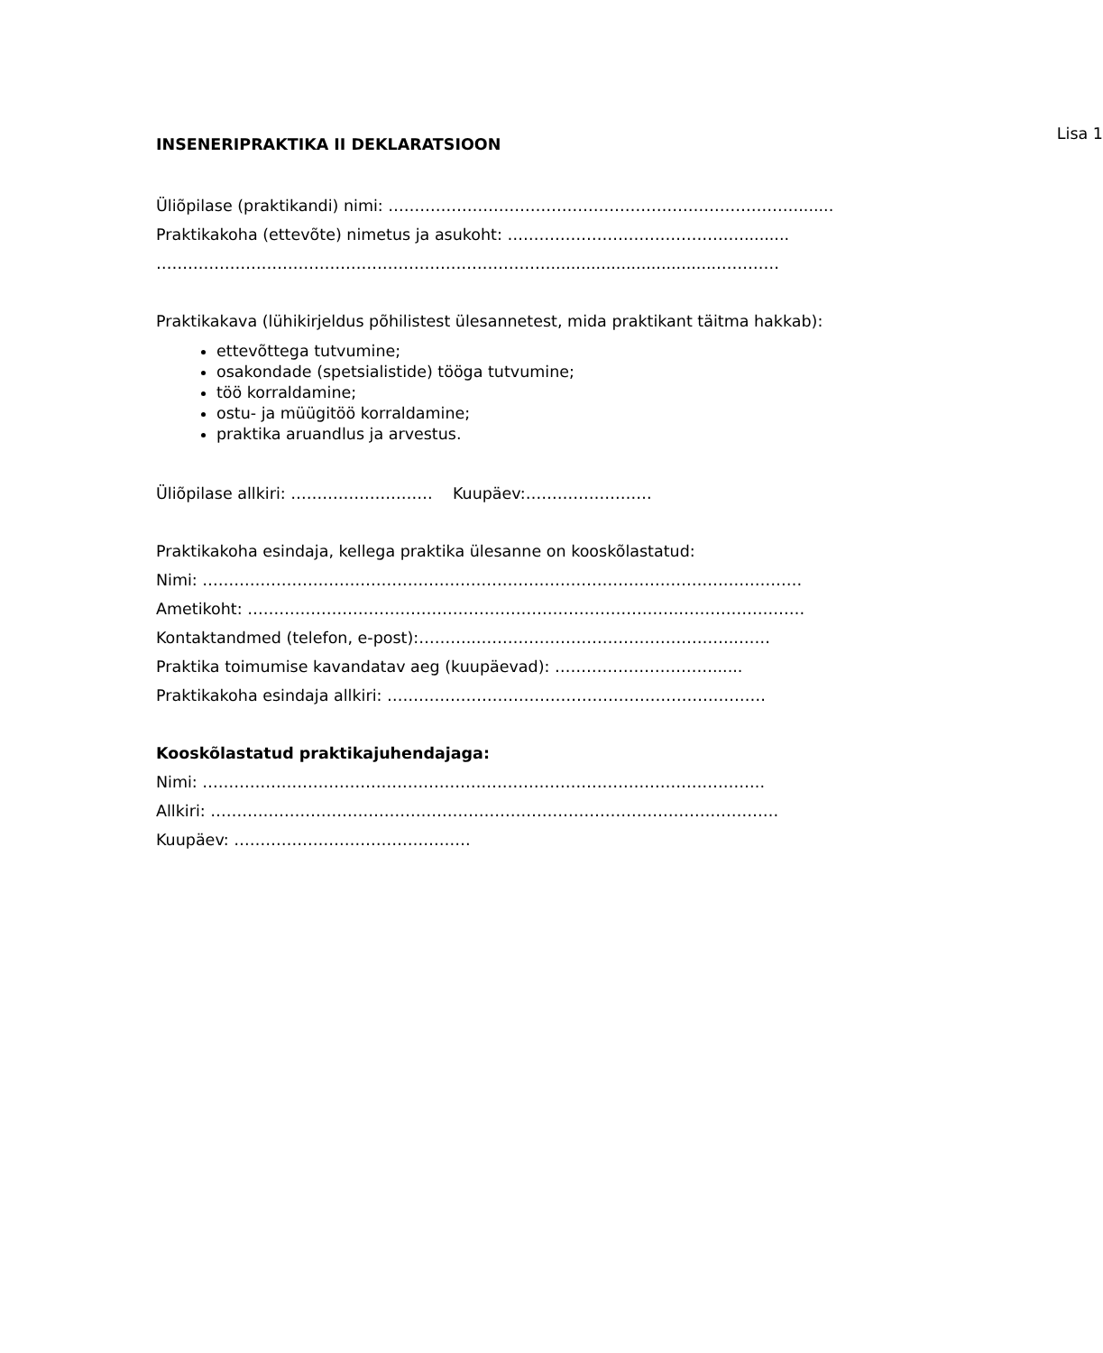Lisa 1
INSENERIPRAKTIKA II DEKLARATSIOON
Üliõpilase (praktikandi) nimi: …………………………………………………………………….......
Praktikakoha (ettevõte) nimetus ja asukoht: ……………………………………….........
………………………………………………………………….................................…………
Praktikakava (lühikirjeldus põhilistest ülesannetest, mida praktikant täitma hakkab):
ettevõttega tutvumine;
osakondade (spetsialistide) tööga tutvumine;
töö korraldamine;
ostu- ja müügitöö korraldamine;
praktika aruandlus ja arvestus.
Üliõpilase allkiri: ……………………… Kuupäev:……………………
Praktikakoha esindaja, kellega praktika ülesanne on kooskõlastatud:
Nimi: ……………………………………………………………………………………………………
Ametikoht: ……………………………………………………………………….……………………
Kontaktandmed (telefon, e-post):………..…………………………………………..……
Praktika toimumise kavandatav aeg (kuupäevad): …………………………......
Praktikakoha esindaja allkiri: ………………………………………………………………
Kooskõlastatud praktikajuhendajaga:
Nimi: ……………………………………………………………………………………………..
Allkiri: ………………………………………………………………………………………………
Kuupäev: ………………………………………